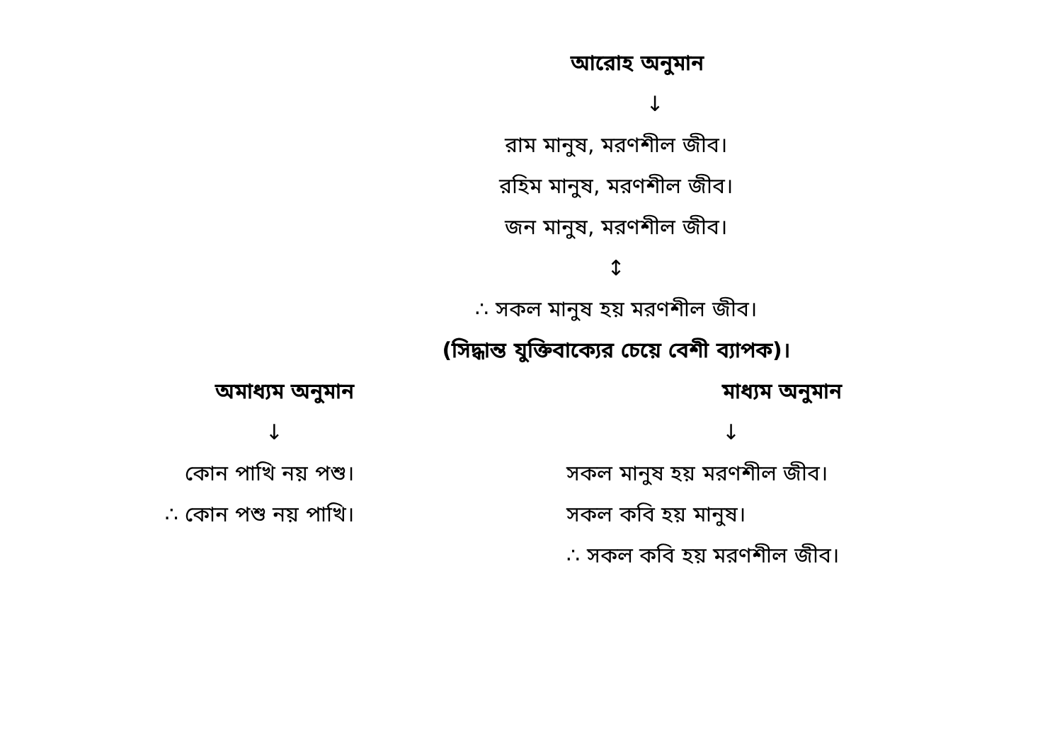আরোহ অনুমান
↓
রাম মানুষ, মরণশীল জীব।
রহিম মানুষ, মরণশীল জীব।
জন মানুষ, মরণশীল জীব।
↕
∴ সকল মানুষ হয় মরণশীল জীব।
(সিদ্ধান্ত যুক্তিবাক্যের চেয়ে বেশী ব্যাপক)।
অমাধ্যম অনুমান
↓
কোন পাখি নয় পশু।
∴ কোন পশু নয় পাখি।
মাধ্যম অনুমান
↓
সকল মানুষ হয় মরণশীল জীব।
সকল কবি হয় মানুষ।
∴ সকল কবি হয় মরণশীল জীব।